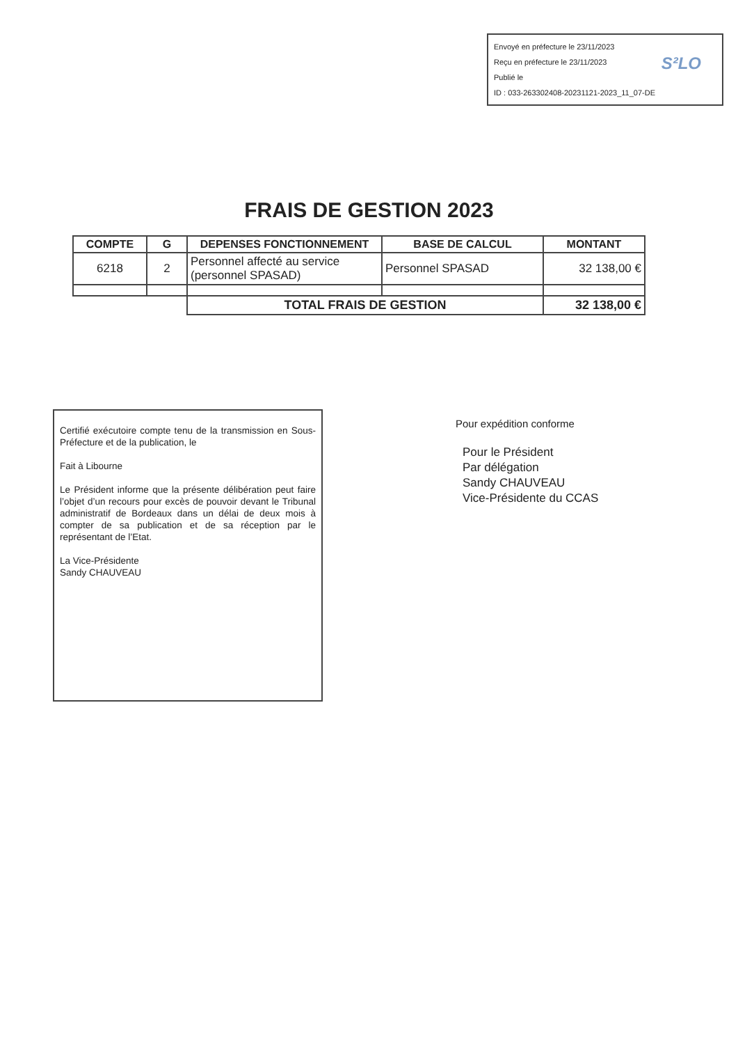Envoyé en préfecture le 23/11/2023
Reçu en préfecture le 23/11/2023
Publié le
ID : 033-263302408-20231121-2023_11_07-DE
S²LO
FRAIS DE GESTION 2023
| COMPTE | G | DEPENSES FONCTIONNEMENT | BASE DE CALCUL | MONTANT |
| --- | --- | --- | --- | --- |
| 6218 | 2 | Personnel affecté au service (personnel SPASAD) | Personnel SPASAD | 32 138,00 € |
| | | TOTAL FRAIS DE GESTION | | 32 138,00 € |
Certifié exécutoire compte tenu de la transmission en Sous-Préfecture et de la publication, le
Fait à Libourne
Le Président informe que la présente délibération peut faire l’objet d’un recours pour excès de pouvoir devant le Tribunal administratif de Bordeaux dans un délai de deux mois à compter de sa publication et de sa réception par le représentant de l’Etat.
La Vice-Présidente
Sandy CHAUVEAU
Pour expédition conforme
Pour le Président
Par délégation
Sandy CHAUVEAU
Vice-Présidente du CCAS